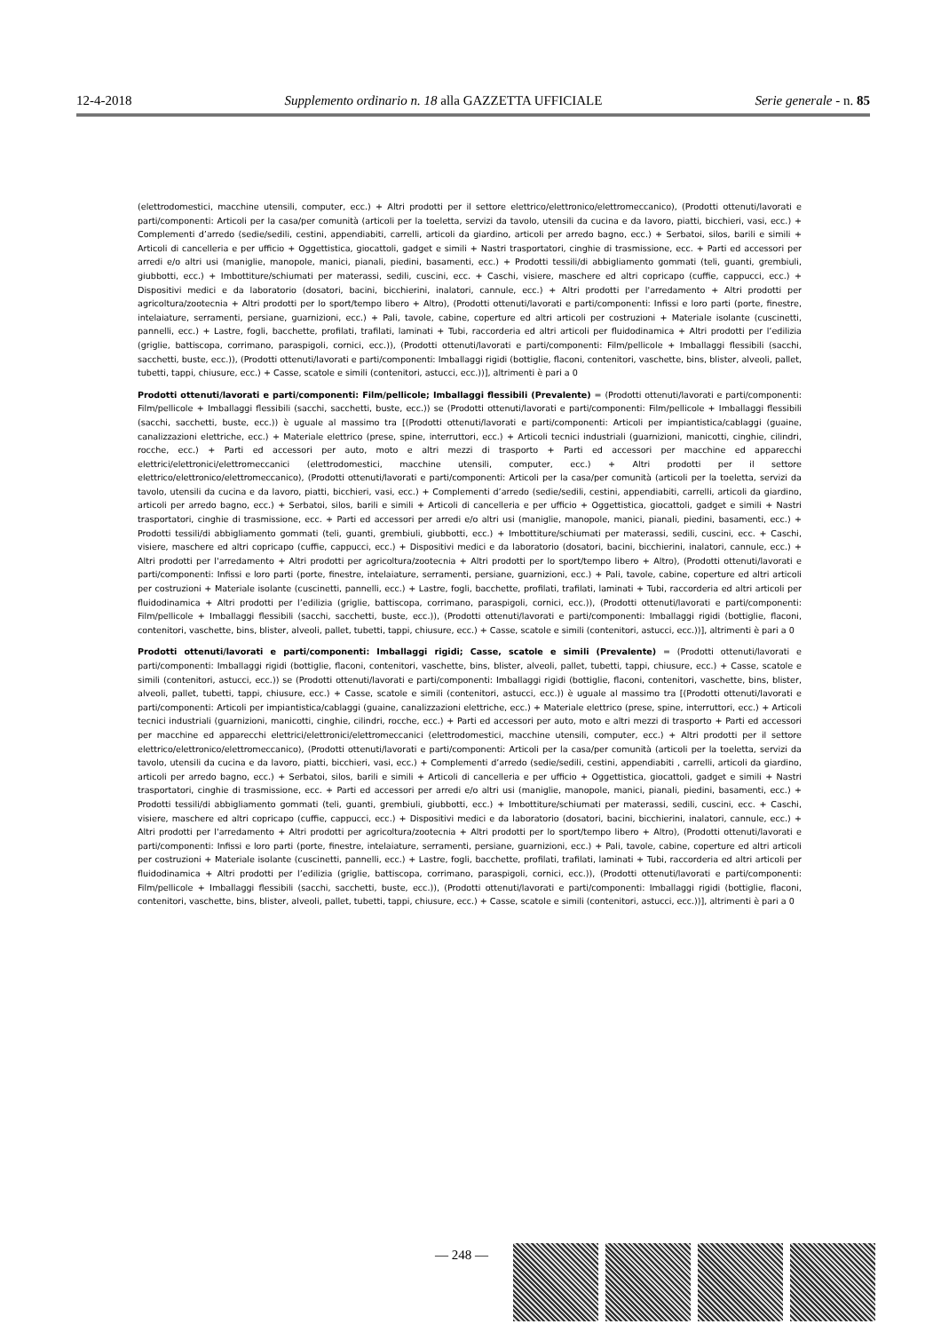12-4-2018 Supplemento ordinario n. 18 alla GAZZETTA UFFICIALE Serie generale - n. 85
(elettrodomestici, macchine utensili, computer, ecc.) + Altri prodotti per il settore elettrico/elettronico/elettromeccanico), (Prodotti ottenuti/lavorati e parti/componenti: Articoli per la casa/per comunità (articoli per la toeletta, servizi da tavolo, utensili da cucina e da lavoro, piatti, bicchieri, vasi, ecc.) + Complementi d’arredo (sedie/sedili, cestini, appendiabiti, carrelli, articoli da giardino, articoli per arredo bagno, ecc.) + Serbatoi, silos, barili e simili + Articoli di cancelleria e per ufficio + Oggettistica, giocattoli, gadget e simili + Nastri trasportatori, cinghie di trasmissione, ecc. + Parti ed accessori per arredi e/o altri usi (maniglie, manopole, manici, pianali, piedini, basamenti, ecc.) + Prodotti tessili/di abbigliamento gommati (teli, guanti, grembiuli, giubbotti, ecc.) + Imbottiture/schiumati per materassi, sedili, cuscini, ecc. + Caschi, visiere, maschere ed altri copricapo (cuffie, cappucci, ecc.) + Dispositivi medici e da laboratorio (dosatori, bacini, bicchierini, inalatori, cannule, ecc.) + Altri prodotti per l'arredamento + Altri prodotti per agricoltura/zootecnia + Altri prodotti per lo sport/tempo libero + Altro), (Prodotti ottenuti/lavorati e parti/componenti: Infissi e loro parti (porte, finestre, intelaiature, serramenti, persiane, guarnizioni, ecc.) + Pali, tavole, cabine, coperture ed altri articoli per costruzioni + Materiale isolante (cuscinetti, pannelli, ecc.) + Lastre, fogli, bacchette, profilati, trafilati, laminati + Tubi, raccorderia ed altri articoli per fluidodinamica + Altri prodotti per l’edilizia (griglie, battiscopa, corrimano, paraspigoli, cornici, ecc.)), (Prodotti ottenuti/lavorati e parti/componenti: Film/pellicole + Imballaggi flessibili (sacchi, sacchetti, buste, ecc.)), (Prodotti ottenuti/lavorati e parti/componenti: Imballaggi rigidi (bottiglie, flaconi, contenitori, vaschette, bins, blister, alveoli, pallet, tubetti, tappi, chiusure, ecc.) + Casse, scatole e simili (contenitori, astucci, ecc.))], altrimenti è pari a 0
Prodotti ottenuti/lavorati e parti/componenti: Film/pellicole; Imballaggi flessibili (Prevalente) = (Prodotti ottenuti/lavorati e parti/componenti: Film/pellicole + Imballaggi flessibili (sacchi, sacchetti, buste, ecc.)) se (Prodotti ottenuti/lavorati e parti/componenti: Film/pellicole + Imballaggi flessibili (sacchi, sacchetti, buste, ecc.)) è uguale al massimo tra [(Prodotti ottenuti/lavorati e parti/componenti: Articoli per impiantistica/cablaggi (guaine, canalizzazioni elettriche, ecc.) + Materiale elettrico (prese, spine, interruttori, ecc.) + Articoli tecnici industriali (guarnizioni, manicotti, cinghie, cilindri, rocche, ecc.) + Parti ed accessori per auto, moto e altri mezzi di trasporto + Parti ed accessori per macchine ed apparecchi elettrici/elettronici/elettromeccanici (elettrodomestici, macchine utensili, computer, ecc.) + Altri prodotti per il settore elettrico/elettronico/elettromeccanico), (Prodotti ottenuti/lavorati e parti/componenti: Articoli per la casa/per comunità (articoli per la toeletta, servizi da tavolo, utensili da cucina e da lavoro, piatti, bicchieri, vasi, ecc.) + Complementi d’arredo (sedie/sedili, cestini, appendiabiti, carrelli, articoli da giardino, articoli per arredo bagno, ecc.) + Serbatoi, silos, barili e simili + Articoli di cancelleria e per ufficio + Oggettistica, giocattoli, gadget e simili + Nastri trasportatori, cinghie di trasmissione, ecc. + Parti ed accessori per arredi e/o altri usi (maniglie, manopole, manici, pianali, piedini, basamenti, ecc.) + Prodotti tessili/di abbigliamento gommati (teli, guanti, grembiuli, giubbotti, ecc.) + Imbottiture/schiumati per materassi, sedili, cuscini, ecc. + Caschi, visiere, maschere ed altri copricapo (cuffie, cappucci, ecc.) + Dispositivi medici e da laboratorio (dosatori, bacini, bicchierini, inalatori, cannule, ecc.) + Altri prodotti per l'arredamento + Altri prodotti per agricoltura/zootecnia + Altri prodotti per lo sport/tempo libero + Altro), (Prodotti ottenuti/lavorati e parti/componenti: Infissi e loro parti (porte, finestre, intelaiature, serramenti, persiane, guarnizioni, ecc.) + Pali, tavole, cabine, coperture ed altri articoli per costruzioni + Materiale isolante (cuscinetti, pannelli, ecc.) + Lastre, fogli, bacchette, profilati, trafilati, laminati + Tubi, raccorderia ed altri articoli per fluidodinamica + Altri prodotti per l’edilizia (griglie, battiscopa, corrimano, paraspigoli, cornici, ecc.)), (Prodotti ottenuti/lavorati e parti/componenti: Film/pellicole + Imballaggi flessibili (sacchi, sacchetti, buste, ecc.)), (Prodotti ottenuti/lavorati e parti/componenti: Imballaggi rigidi (bottiglie, flaconi, contenitori, vaschette, bins, blister, alveoli, pallet, tubetti, tappi, chiusure, ecc.) + Casse, scatole e simili (contenitori, astucci, ecc.))], altrimenti è pari a 0
Prodotti ottenuti/lavorati e parti/componenti: Imballaggi rigidi; Casse, scatole e simili (Prevalente) = (Prodotti ottenuti/lavorati e parti/componenti: Imballaggi rigidi (bottiglie, flaconi, contenitori, vaschette, bins, blister, alveoli, pallet, tubetti, tappi, chiusure, ecc.) + Casse, scatole e simili (contenitori, astucci, ecc.)) se (Prodotti ottenuti/lavorati e parti/componenti: Imballaggi rigidi (bottiglie, flaconi, contenitori, vaschette, bins, blister, alveoli, pallet, tubetti, tappi, chiusure, ecc.) + Casse, scatole e simili (contenitori, astucci, ecc.)) è uguale al massimo tra [(Prodotti ottenuti/lavorati e parti/componenti: Articoli per impiantistica/cablaggi (guaine, canalizzazioni elettriche, ecc.) + Materiale elettrico (prese, spine, interruttori, ecc.) + Articoli tecnici industriali (guarnizioni, manicotti, cinghie, cilindri, rocche, ecc.) + Parti ed accessori per auto, moto e altri mezzi di trasporto + Parti ed accessori per macchine ed apparecchi elettrici/elettronici/elettromeccanici (elettrodomestici, macchine utensili, computer, ecc.) + Altri prodotti per il settore elettrico/elettronico/elettromeccanico), (Prodotti ottenuti/lavorati e parti/componenti: Articoli per la casa/per comunità (articoli per la toeletta, servizi da tavolo, utensili da cucina e da lavoro, piatti, bicchieri, vasi, ecc.) + Complementi d’arredo (sedie/sedili, cestini, appendiabiti , carrelli, articoli da giardino, articoli per arredo bagno, ecc.) + Serbatoi, silos, barili e simili + Articoli di cancelleria e per ufficio + Oggettistica, giocattoli, gadget e simili + Nastri trasportatori, cinghie di trasmissione, ecc. + Parti ed accessori per arredi e/o altri usi (maniglie, manopole, manici, pianali, piedini, basamenti, ecc.) + Prodotti tessili/di abbigliamento gommati (teli, guanti, grembiuli, giubbotti, ecc.) + Imbottiture/schiumati per materassi, sedili, cuscini, ecc. + Caschi, visiere, maschere ed altri copricapo (cuffie, cappucci, ecc.) + Dispositivi medici e da laboratorio (dosatori, bacini, bicchierini, inalatori, cannule, ecc.) + Altri prodotti per l'arredamento + Altri prodotti per agricoltura/zootecnia + Altri prodotti per lo sport/tempo libero + Altro), (Prodotti ottenuti/lavorati e parti/componenti: Infissi e loro parti (porte, finestre, intelaiature, serramenti, persiane, guarnizioni, ecc.) + Pali, tavole, cabine, coperture ed altri articoli per costruzioni + Materiale isolante (cuscinetti, pannelli, ecc.) + Lastre, fogli, bacchette, profilati, trafilati, laminati + Tubi, raccorderia ed altri articoli per fluidodinamica + Altri prodotti per l’edilizia (griglie, battiscopa, corrimano, paraspigoli, cornici, ecc.)), (Prodotti ottenuti/lavorati e parti/componenti: Film/pellicole + Imballaggi flessibili (sacchi, sacchetti, buste, ecc.)), (Prodotti ottenuti/lavorati e parti/componenti: Imballaggi rigidi (bottiglie, flaconi, contenitori, vaschette, bins, blister, alveoli, pallet, tubetti, tappi, chiusure, ecc.) + Casse, scatole e simili (contenitori, astucci, ecc.))], altrimenti è pari a 0
— 248 —